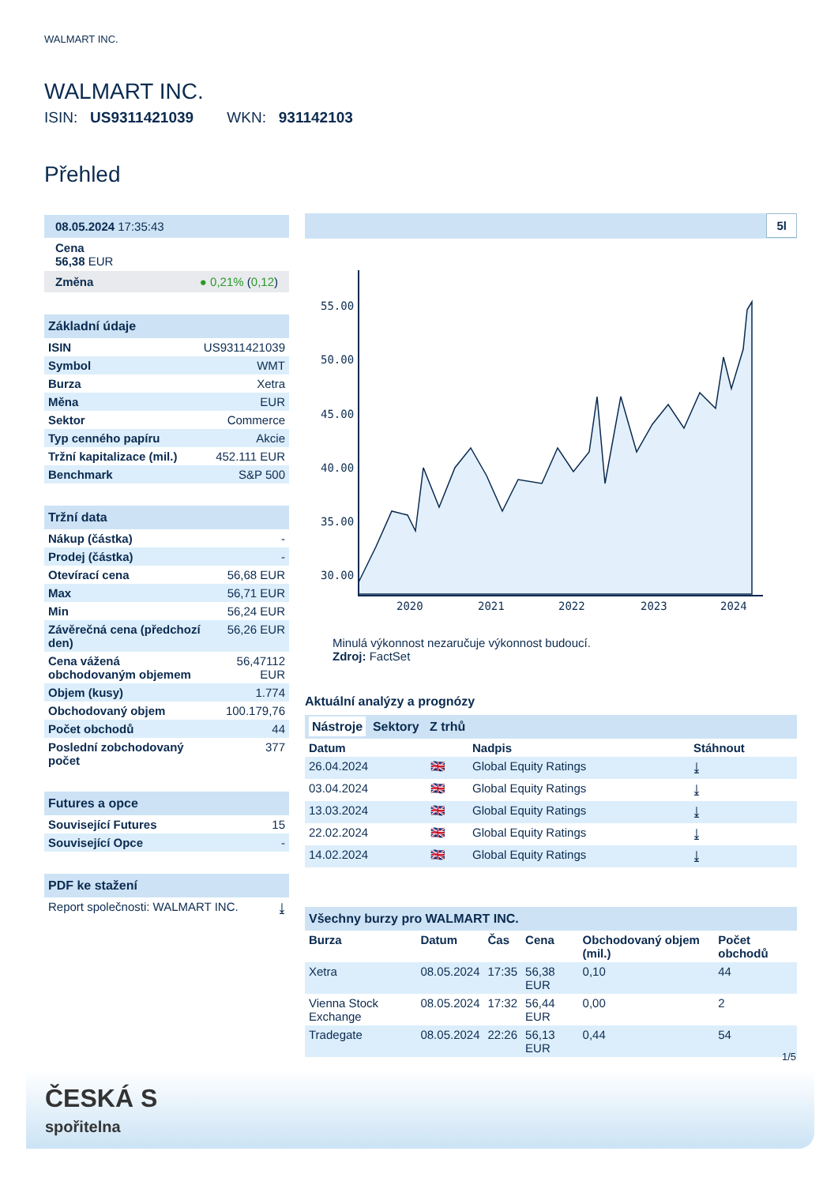WALMART INC.
WALMART INC.
ISIN: US9311421039 WKN: 931142103
Přehled
08.05.2024 17:35:43
Cena
56,38 EUR
Změna ● 0,21% (0,12)
Základní údaje
| ISIN | US9311421039 |
| Symbol | WMT |
| Burza | Xetra |
| Měna | EUR |
| Sektor | Commerce |
| Typ cenného papíru | Akcie |
| Tržní kapitalizace (mil.) | 452.111 EUR |
| Benchmark | S&P 500 |
Tržní data
| Nákup (částka) | - |
| Prodej (částka) | - |
| Otevírací cena | 56,68 EUR |
| Max | 56,71 EUR |
| Min | 56,24 EUR |
| Závěrečná cena (předchozí den) | 56,26 EUR |
| Cena vážená obchodovaným objemem | 56,47112 EUR |
| Objem (kusy) | 1.774 |
| Obchodovaný objem | 100.179,76 |
| Počet obchodů | 44 |
| Poslední zobchodovaný počet | 377 |
Futures a opce
| Související Futures | 15 |
| Související Opce | - |
PDF ke stažení
| Report společnosti: WALMART INC. | ⤓ |
5l
55.00
50.00
45.00
40.00
35.00
30.00
2020
2021
2022
2023
2024
Minulá výkonnost nezaručuje výkonnost budoucí.
Zdroj: FactSet
Aktuální analýzy a prognózy
Nástroje Sektory Z trhů
| Datum | | Nadpis | Stáhnout |
| --- | --- | --- | --- |
| 26.04.2024 | 🇬🇧 | Global Equity Ratings | ⤓ |
| 03.04.2024 | 🇬🇧 | Global Equity Ratings | ⤓ |
| 13.03.2024 | 🇬🇧 | Global Equity Ratings | ⤓ |
| 22.02.2024 | 🇬🇧 | Global Equity Ratings | ⤓ |
| 14.02.2024 | 🇬🇧 | Global Equity Ratings | ⤓ |
Všechny burzy pro WALMART INC.
| Burza | Datum | Čas | Cena | Obchodovaný objem (mil.) | Počet obchodů |
| --- | --- | --- | --- | --- | --- |
| Xetra | 08.05.2024 | 17:35 | 56,38 EUR | 0,10 | 44 |
| Vienna Stock Exchange | 08.05.2024 | 17:32 | 56,44 EUR | 0,00 | 2 |
| Tradegate | 08.05.2024 | 22:26 | 56,13 EUR | 0,44 | 54 |
1/5
ČESKÁ S
spořitelna